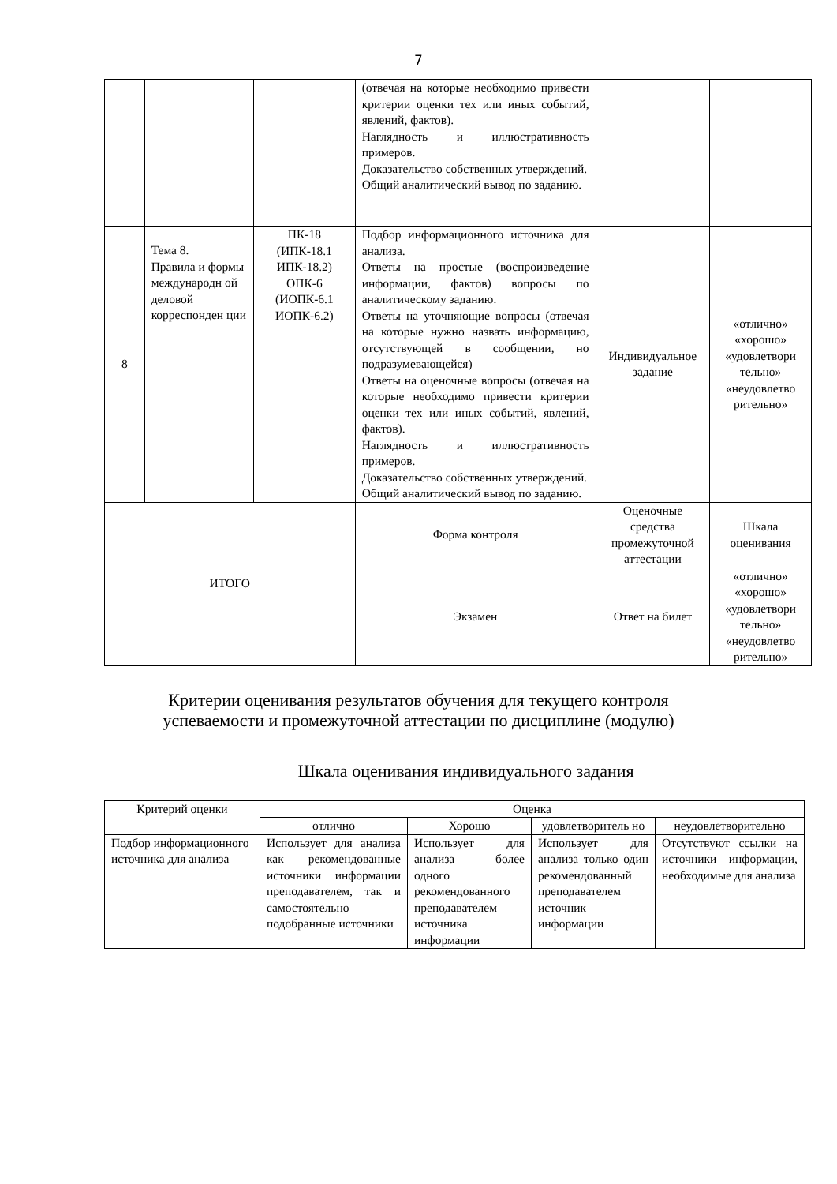7
| | | | (отвечая на которые необходимо привести критерии оценки тех или иных событий, явлений, фактов). Наглядность и иллюстративность примеров. Доказательство собственных утверждений. Общий аналитический вывод по заданию. | | |
| 8 | Тема 8. Правила и формы международн ой деловой корреспонден ции | ПК-18 (ИПК-18.1 ИПК-18.2) ОПК-6 (ИОПК-6.1 ИОПК-6.2) | Подбор информационного источника для анализа. Ответы на простые (воспроизведение информации, фактов) вопросы по аналитическому заданию. Ответы на уточняющие вопросы (отвечая на которые нужно назвать информацию, отсутствующей в сообщении, но подразумевающейся) Ответы на оценочные вопросы (отвечая на которые необходимо привести критерии оценки тех или иных событий, явлений, фактов). Наглядность и иллюстративность примеров. Доказательство собственных утверждений. Общий аналитический вывод по заданию. | Индивидуальное задание | «отлично» «хорошо» «удовлетвори тельно» «неудовлетво рительно» |
| ИТОГО | | | Форма контроля | Оценочные средства промежуточной аттестации | Шкала оценивания |
| | | | Экзамен | Ответ на билет | «отлично» «хорошо» «удовлетвори тельно» «неудовлетво рительно» |
Критерии оценивания результатов обучения для текущего контроля
успеваемости и промежуточной аттестации по дисциплине (модулю)
Шкала оценивания индивидуального задания
| Критерий оценки | Оценка | | | |
| --- | --- | --- | --- | --- |
| | отлично | Хорошо | удовлетворитель но | неудовлетворительно |
| Подбор информационного источника для анализа | Использует для анализа как рекомендованные источники информации преподавателем, так и самостоятельно подобранные источники | Использует для анализа более одного рекомендованного преподавателем источника информации | Использует для анализа только один рекомендованный преподавателем источник информации | Отсутствуют ссылки на источники информации, необходимые для анализа |